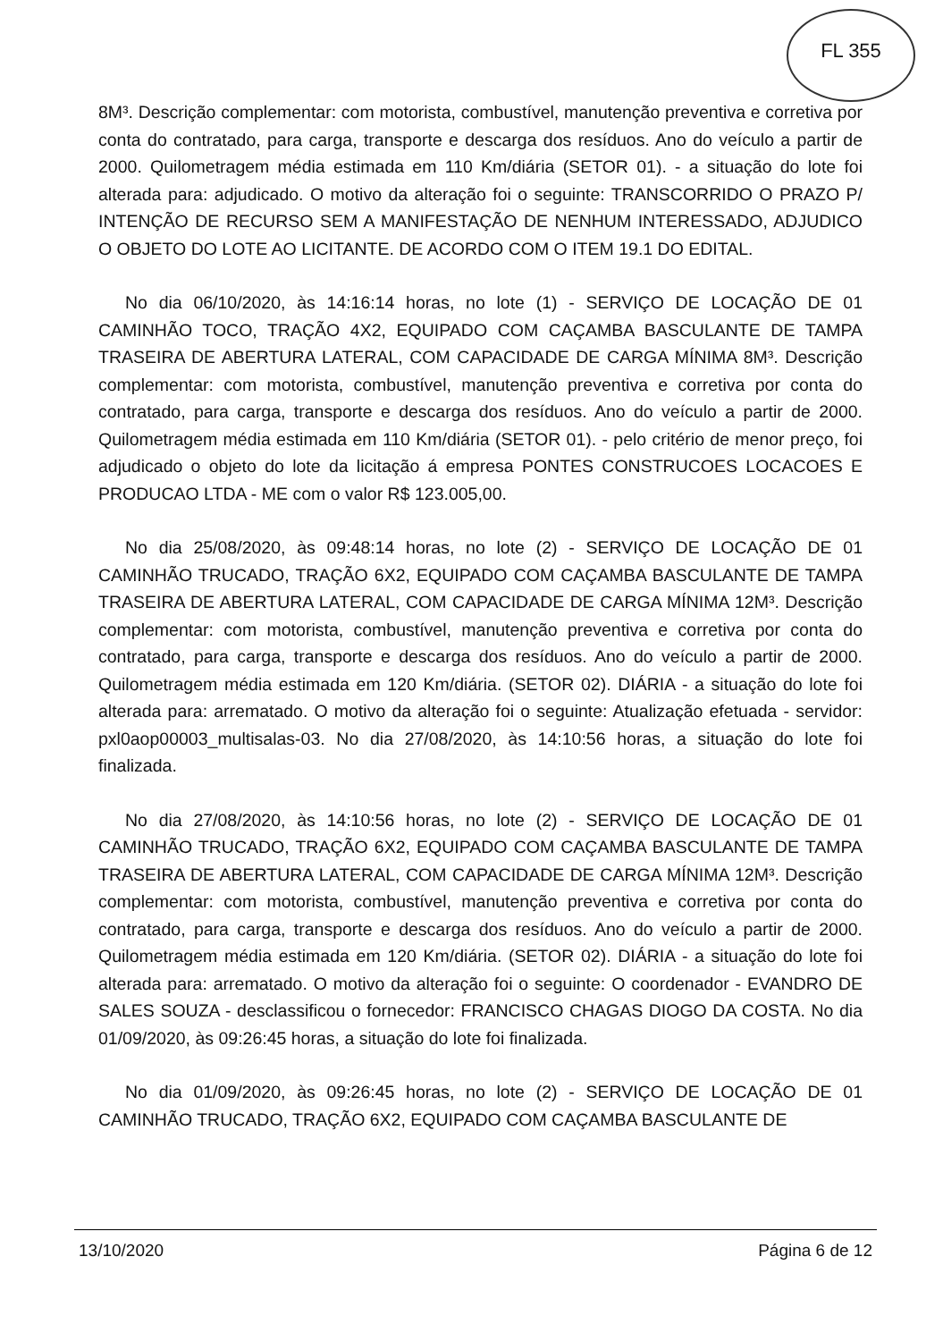FL 355
8M³. Descrição complementar: com motorista, combustível, manutenção preventiva e corretiva por conta do contratado, para carga, transporte e descarga dos resíduos. Ano do veículo a partir de 2000. Quilometragem média estimada em 110 Km/diária (SETOR 01). - a situação do lote foi alterada para: adjudicado. O motivo da alteração foi o seguinte: TRANSCORRIDO O PRAZO P/ INTENÇÃO DE RECURSO SEM A MANIFESTAÇÃO DE NENHUM INTERESSADO, ADJUDICO O OBJETO DO LOTE AO LICITANTE. DE ACORDO COM O ITEM 19.1 DO EDITAL.
No dia 06/10/2020, às 14:16:14 horas, no lote (1) - SERVIÇO DE LOCAÇÃO DE 01 CAMINHÃO TOCO, TRAÇÃO 4X2, EQUIPADO COM CAÇAMBA BASCULANTE DE TAMPA TRASEIRA DE ABERTURA LATERAL, COM CAPACIDADE DE CARGA MÍNIMA 8M³. Descrição complementar: com motorista, combustível, manutenção preventiva e corretiva por conta do contratado, para carga, transporte e descarga dos resíduos. Ano do veículo a partir de 2000. Quilometragem média estimada em 110 Km/diária (SETOR 01). - pelo critério de menor preço, foi adjudicado o objeto do lote da licitação á empresa PONTES CONSTRUCOES LOCACOES E PRODUCAO LTDA - ME com o valor R$ 123.005,00.
No dia 25/08/2020, às 09:48:14 horas, no lote (2) - SERVIÇO DE LOCAÇÃO DE 01 CAMINHÃO TRUCADO, TRAÇÃO 6X2, EQUIPADO COM CAÇAMBA BASCULANTE DE TAMPA TRASEIRA DE ABERTURA LATERAL, COM CAPACIDADE DE CARGA MÍNIMA 12M³. Descrição complementar: com motorista, combustível, manutenção preventiva e corretiva por conta do contratado, para carga, transporte e descarga dos resíduos. Ano do veículo a partir de 2000. Quilometragem média estimada em 120 Km/diária. (SETOR 02). DIÁRIA - a situação do lote foi alterada para: arrematado. O motivo da alteração foi o seguinte: Atualização efetuada - servidor: pxl0aop00003_multisalas-03. No dia 27/08/2020, às 14:10:56 horas, a situação do lote foi finalizada.
No dia 27/08/2020, às 14:10:56 horas, no lote (2) - SERVIÇO DE LOCAÇÃO DE 01 CAMINHÃO TRUCADO, TRAÇÃO 6X2, EQUIPADO COM CAÇAMBA BASCULANTE DE TAMPA TRASEIRA DE ABERTURA LATERAL, COM CAPACIDADE DE CARGA MÍNIMA 12M³. Descrição complementar: com motorista, combustível, manutenção preventiva e corretiva por conta do contratado, para carga, transporte e descarga dos resíduos. Ano do veículo a partir de 2000. Quilometragem média estimada em 120 Km/diária. (SETOR 02). DIÁRIA - a situação do lote foi alterada para: arrematado. O motivo da alteração foi o seguinte: O coordenador - EVANDRO DE SALES SOUZA - desclassificou o fornecedor: FRANCISCO CHAGAS DIOGO DA COSTA. No dia 01/09/2020, às 09:26:45 horas, a situação do lote foi finalizada.
No dia 01/09/2020, às 09:26:45 horas, no lote (2) - SERVIÇO DE LOCAÇÃO DE 01 CAMINHÃO TRUCADO, TRAÇÃO 6X2, EQUIPADO COM CAÇAMBA BASCULANTE DE
13/10/2020 Página 6 de 12